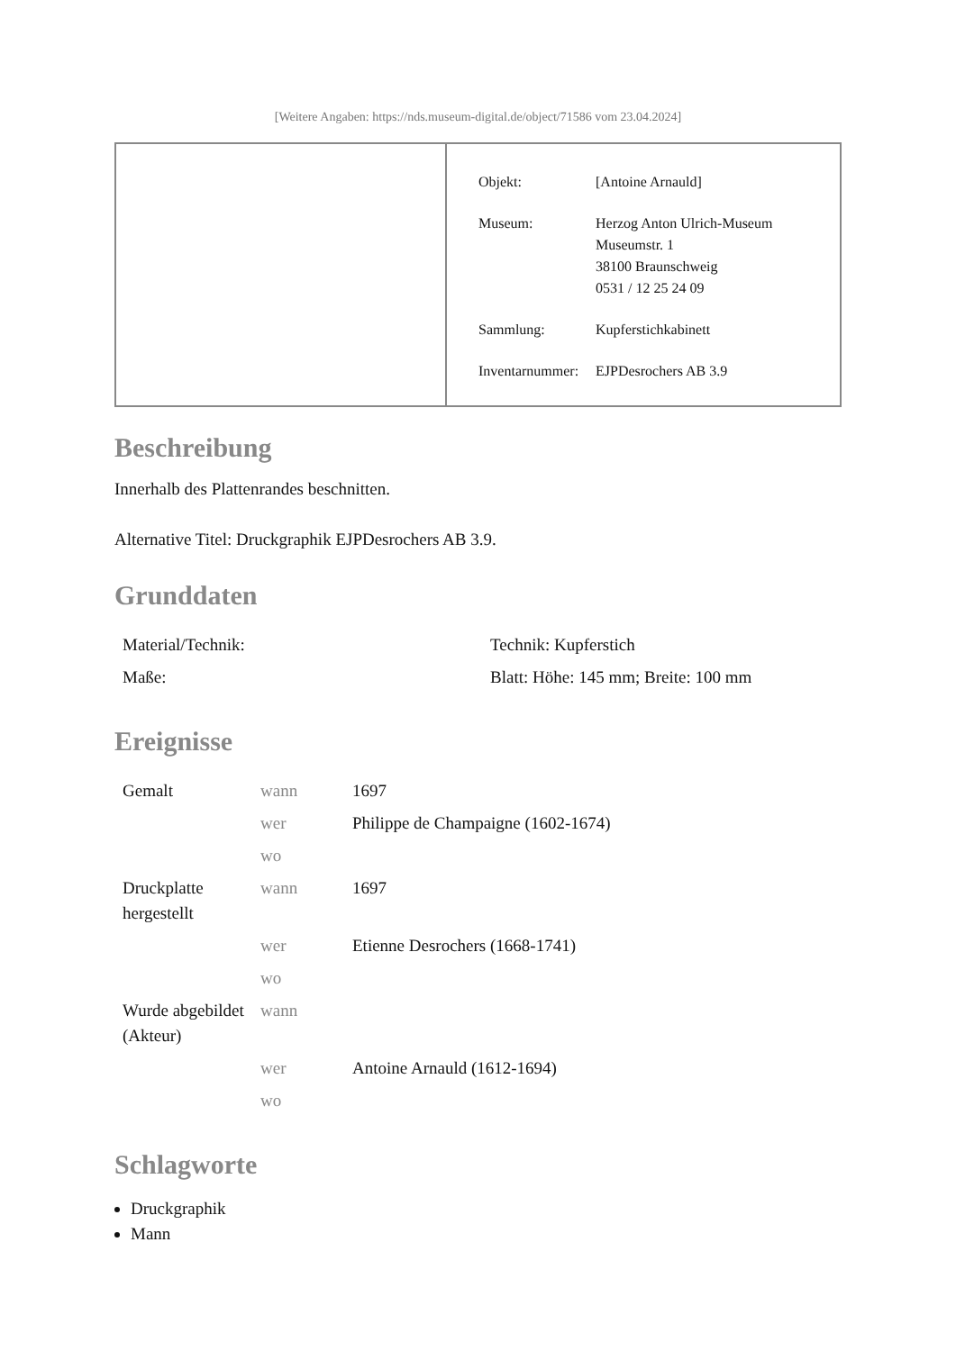[Weitere Angaben: https://nds.museum-digital.de/object/71586 vom 23.04.2024]
| Objekt: | [Antoine Arnauld] |
| Museum: | Herzog Anton Ulrich-Museum Museumstr. 1 38100 Braunschweig 0531 / 12 25 24 09 |
| Sammlung: | Kupferstichkabinett |
| Inventarnummer: | EJPDesrochers AB 3.9 |
Beschreibung
Innerhalb des Plattenrandes beschnitten.
Alternative Titel: Druckgraphik EJPDesrochers AB 3.9.
Grunddaten
| Material/Technik: | Technik: Kupferstich |
| Maße: | Blatt: Höhe: 145 mm; Breite: 100 mm |
Ereignisse
| Gemalt | wann | 1697 |
| | wer | Philippe de Champaigne (1602-1674) |
| | wo | |
| Druckplatte hergestellt | wann | 1697 |
| | wer | Etienne Desrochers (1668-1741) |
| | wo | |
| Wurde abgebildet (Akteur) | wann | |
| | wer | Antoine Arnauld (1612-1694) |
| | wo | |
Schlagworte
Druckgraphik
Mann